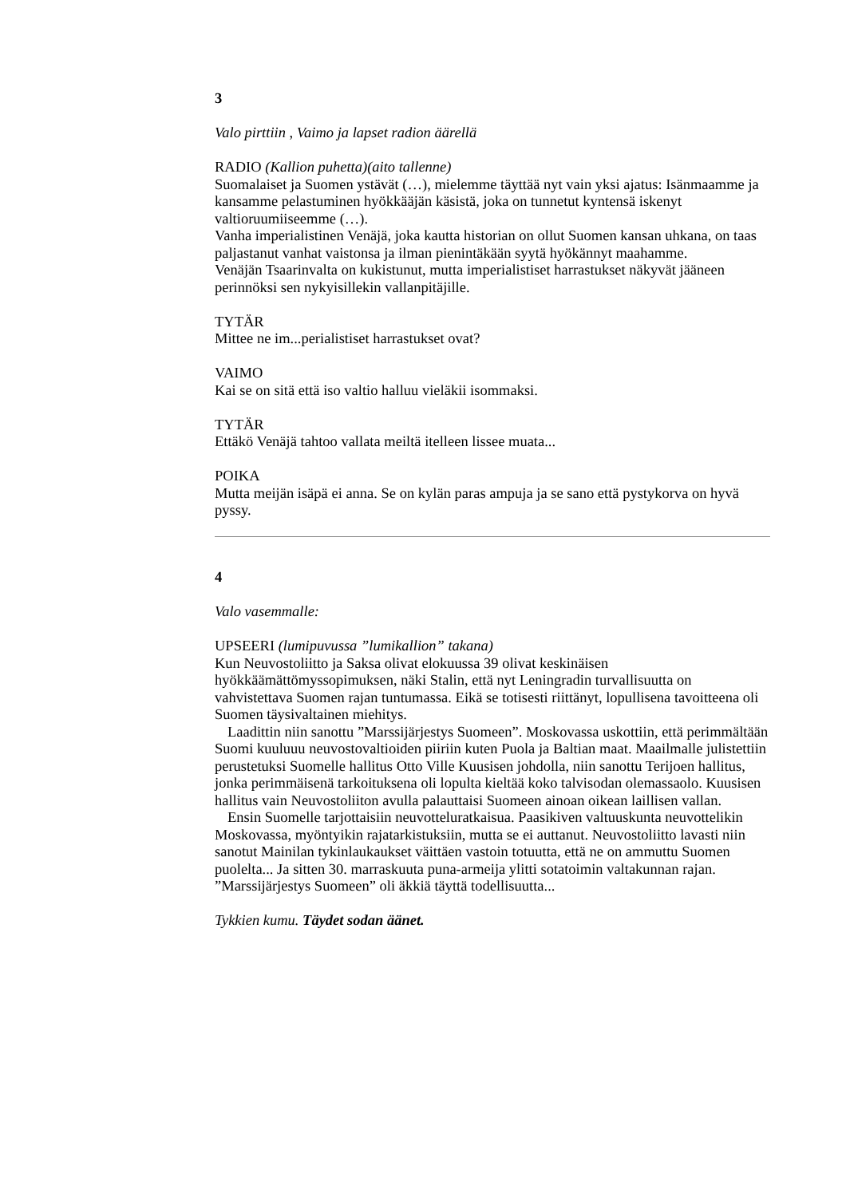3
Valo pirttiin , Vaimo ja lapset radion äärellä
RADIO (Kallion puhetta)(aito tallenne)
Suomalaiset ja Suomen ystävät (…), mielemme täyttää nyt vain yksi ajatus: Isänmaamme ja kansamme pelastuminen hyökkääjän käsistä, joka on tunnetut kyntensä iskenyt valtioruumiiseemme (…).
Vanha imperialistinen Venäjä, joka kautta historian on ollut Suomen kansan uhkana, on taas paljastanut vanhat vaistonsa ja ilman pienintäkään syytä hyökännyt maahamme.
Venäjän Tsaarinvalta on kukistunut, mutta imperialistiset harrastukset näkyvät jääneen perinnöksi sen nykyisillekin vallanpitäjille.
TYTÄR
Mittee ne im...perialistiset harrastukset ovat?
VAIMO
Kai se on sitä että iso valtio halluu vieläkii isommaksi.
TYTÄR
Ettäkö Venäjä tahtoo vallata meiltä itelleen lissee muata...
POIKA
Mutta meijän isäpä ei anna. Se on kylän paras ampuja ja se sano että pystykorva on hyvä pyssy.
4
Valo vasemmalle:
UPSEERI (lumipuvussa ”lumikallion” takana)
Kun Neuvostoliitto ja Saksa olivat elokuussa 39 olivat keskinäisen hyökkäämättömyssopimuksen, näki Stalin, että nyt Leningradin turvallisuutta on vahvistettava Suomen rajan tuntumassa. Eikä se totisesti riittänyt, lopullisena tavoitteena oli Suomen täysivaltainen miehitys.
Laadittin niin sanottu ”Marssijärjestys Suomeen”. Moskovassa uskottiin, että perimmältään Suomi kuuluuu neuvostovaltioiden piiriin kuten Puola ja Baltian maat. Maailmalle julistettiin perustetuksi Suomelle hallitus Otto Ville Kuusisen johdolla, niin sanottu Terijoen hallitus, jonka perimmäisenä tarkoituksena oli lopulta kieltää koko talvisodan olemassaolo. Kuusisen hallitus vain Neuvostoliiton avulla palauttaisi Suomeen ainoan oikean laillisen vallan.
Ensin Suomelle tarjottaisiin neuvotteluratkaisua. Paasikiven valtuuskunta neuvottelikin Moskovassa, myöntyikin rajatarkistuksiin, mutta se ei auttanut. Neuvostoliitto lavasti niin sanotut Mainilan tykinlaukaukset väittäen vastoin totuutta, että ne on ammuttu Suomen puolelta... Ja sitten 30. marraskuuta puna-armeija ylitti sotatoimin valtakunnan rajan. ”Marssijärjestys Suomeen” oli äkkiä täyttä todellisuutta...
Tykkien kumu. Täydet sodan äänet.